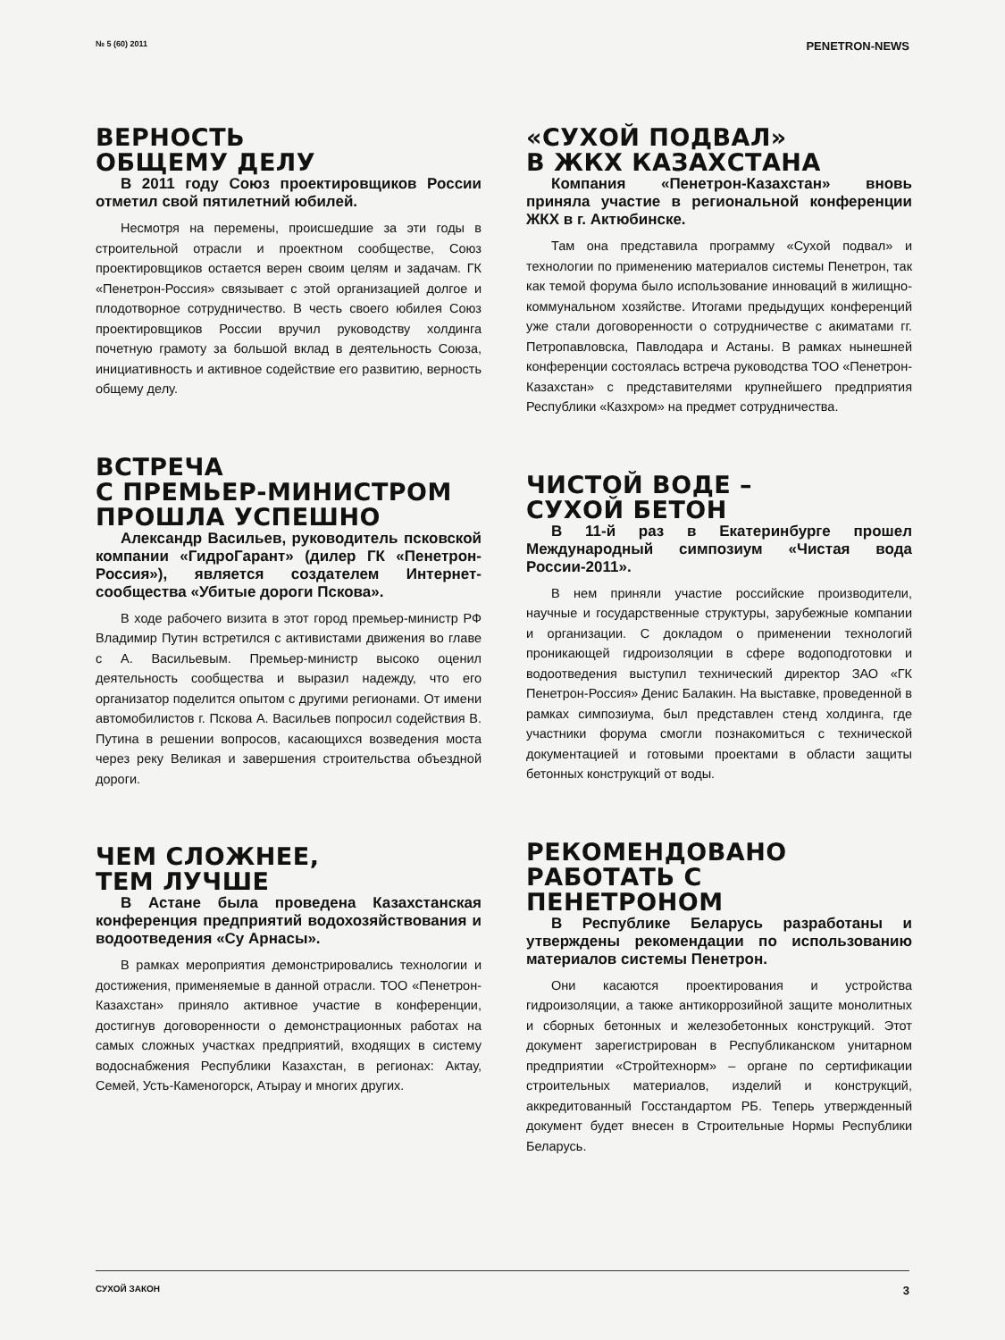№ 5 (60) 2011 PENETRON-NEWS
ВЕРНОСТЬ
ОБЩЕМУ ДЕЛУ
В 2011 году Союз проектировщиков России отметил свой пятилетний юбилей.
Несмотря на перемены, происшедшие за эти годы в строительной отрасли и проектном сообществе, Союз проектировщиков остается верен своим целям и задачам. ГК «Пенетрон-Россия» связывает с этой организацией долгое и плодотворное сотрудничество. В честь своего юбилея Союз проектировщиков России вручил руководству холдинга почетную грамоту за большой вклад в деятельность Союза, инициативность и активное содействие его развитию, верность общему делу.
ВСТРЕЧА
С ПРЕМЬЕР-МИНИСТРОМ
ПРОШЛА УСПЕШНО
Александр Васильев, руководитель псковской компании «ГидроГарант» (дилер ГК «Пенетрон-Россия»), является создателем Интернет-сообщества «Убитые дороги Пскова».
В ходе рабочего визита в этот город премьер-министр РФ Владимир Путин встретился с активистами движения во главе с А. Васильевым. Премьер-министр высоко оценил деятельность сообщества и выразил надежду, что его организатор поделится опытом с другими регионами. От имени автомобилистов г. Пскова А. Васильев попросил содействия В. Путина в решении вопросов, касающихся возведения моста через реку Великая и завершения строительства объездной дороги.
ЧЕМ СЛОЖНЕЕ,
ТЕМ ЛУЧШЕ
В Астане была проведена Казахстанская конференция предприятий водохозяйствования и водоотведения «Су Арнасы».
В рамках мероприятия демонстрировались технологии и достижения, применяемые в данной отрасли. ТОО «Пенетрон-Казахстан» приняло активное участие в конференции, достигнув договоренности о демонстрационных работах на самых сложных участках предприятий, входящих в систему водоснабжения Республики Казахстан, в регионах: Актау, Семей, Усть-Каменогорск, Атырау и многих других.
«СУХОЙ ПОДВАЛ»
В ЖКХ КАЗАХСТАНА
Компания «Пенетрон-Казахстан» вновь приняла участие в региональной конференции ЖКХ в г. Актюбинске.
Там она представила программу «Сухой подвал» и технологии по применению материалов системы Пенетрон, так как темой форума было использование инноваций в жилищно-коммунальном хозяйстве. Итогами предыдущих конференций уже стали договоренности о сотрудничестве с акиматами гг. Петропавловска, Павлодара и Астаны. В рамках нынешней конференции состоялась встреча руководства ТОО «Пенетрон-Казахстан» с представителями крупнейшего предприятия Республики «Казхром» на предмет сотрудничества.
ЧИСТОЙ ВОДЕ –
СУХОЙ БЕТОН
В 11-й раз в Екатеринбурге прошел Международный симпозиум «Чистая вода России-2011».
В нем приняли участие российские производители, научные и государственные структуры, зарубежные компании и организации. С докладом о применении технологий проникающей гидроизоляции в сфере водоподготовки и водоотведения выступил технический директор ЗАО «ГК Пенетрон-Россия» Денис Балакин. На выставке, проведенной в рамках симпозиума, был представлен стенд холдинга, где участники форума смогли познакомиться с технической документацией и готовыми проектами в области защиты бетонных конструкций от воды.
РЕКОМЕНДОВАНО
РАБОТАТЬ С
ПЕНЕТРОНОМ
В Республике Беларусь разработаны и утверждены рекомендации по использованию материалов системы Пенетрон.
Они касаются проектирования и устройства гидроизоляции, а также антикоррозийной защите монолитных и сборных бетонных и железобетонных конструкций. Этот документ зарегистрирован в Республиканском унитарном предприятии «Стройтехнорм» – органе по сертификации строительных материалов, изделий и конструкций, аккредитованный Госстандартом РБ. Теперь утвержденный документ будет внесен в Строительные Нормы Республики Беларусь.
СУХОЙ ЗАКОН 3